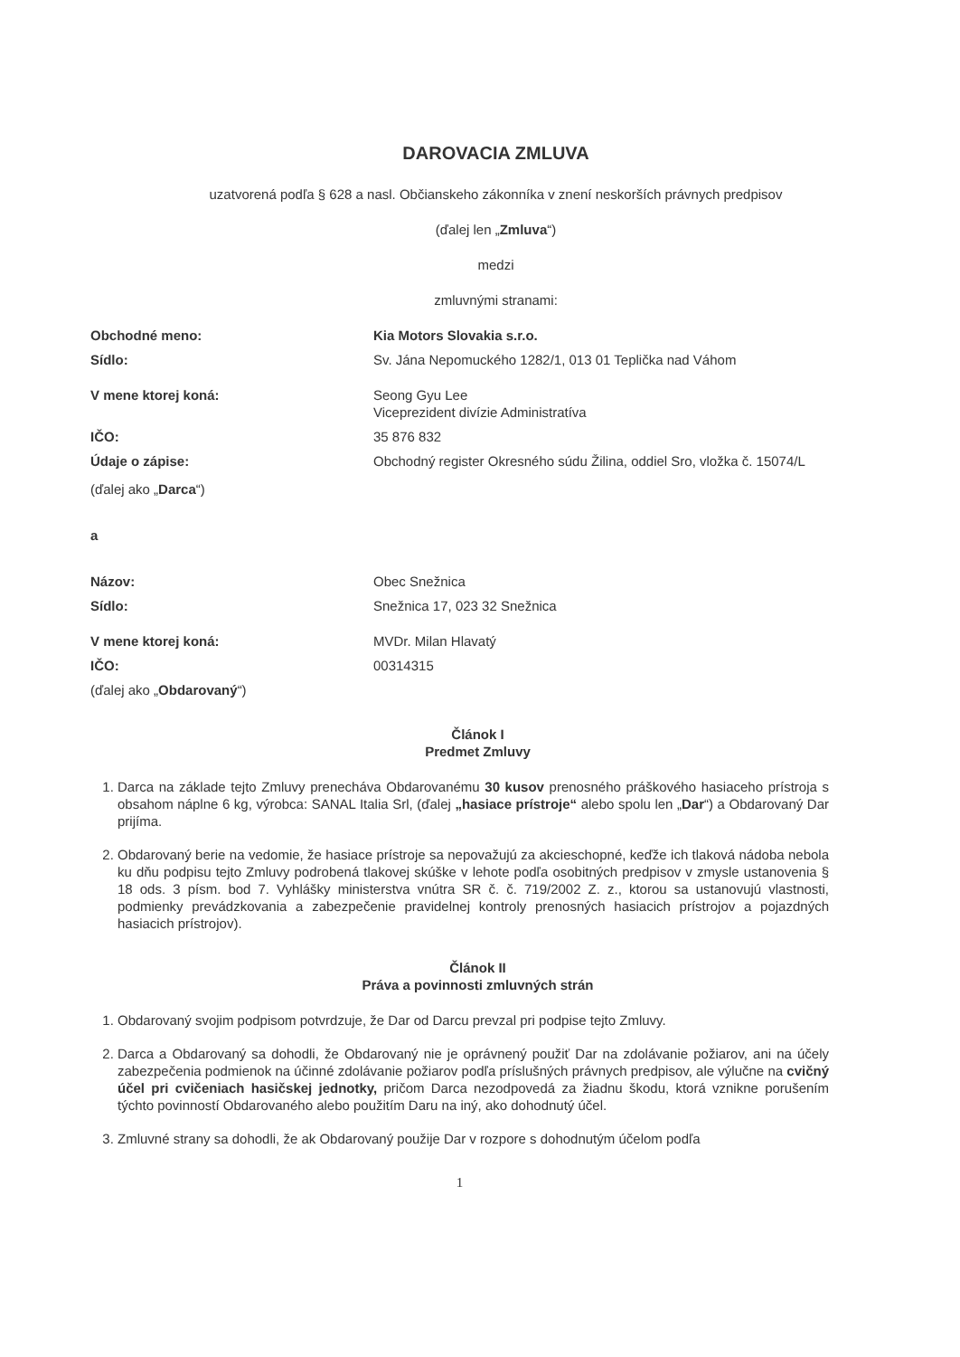DAROVACIA ZMLUVA
uzatvorená podľa § 628 a nasl. Občianskeho zákonníka v znení neskorších právnych predpisov
(ďalej len „Zmluva“)
medzi
zmluvnými stranami:
Obchodné meno: Kia Motors Slovakia s.r.o.
Sídlo: Sv. Jána Nepomuckého 1282/1, 013 01 Teplička nad Váhom
V mene ktorej koná: Seong Gyu Lee
Viceprezident divízie Administratíva
IČO: 35 876 832
Údaje o zápise: Obchodný register Okresného súdu Žilina, oddiel Sro, vložka č. 15074/L
(ďalej ako „Darca“)
a
Názov: Obec Snežnica
Sídlo: Snežnica 17, 023 32 Snežnica
V mene ktorej koná: MVDr. Milan Hlavatý
IČO: 00314315
(ďalej ako „Obdarovaný“)
Článok I
Predmet Zmluvy
1. Darca na základe tejto Zmluvy prenecháva Obdarovanému 30 kusov prenosného práškového hasiaceho prístroja s obsahom náplne 6 kg, výrobca: SANAL Italia Srl, (ďalej „hasiace prístroje“ alebo spolu len „Dar“) a Obdarovaný Dar prijíma.
2. Obdarovaný berie na vedomie, že hasiace prístroje sa nepovažujú za akcieschopné, keďže ich tlaková nádoba nebola ku dňu podpisu tejto Zmluvy podrobená tlakovej skúške v lehote podľa osobitných predpisov v zmysle ustanovenia § 18 ods. 3 písm. bod 7. Vyhlášky ministerstva vnútra SR č. č. 719/2002 Z. z., ktorou sa ustanovujú vlastnosti, podmienky prevádzkovania a zabezpečenie pravidelnej kontroly prenosných hasiacich prístrojov a pojazdných hasiacich prístrojov).
Článok II
Práva a povinnosti zmluvných strán
1. Obdarovaný svojim podpisom potvrdzuje, že Dar od Darcu prevzal pri podpise tejto Zmluvy.
2. Darca a Obdarovaný sa dohodli, že Obdarovaný nie je oprávnený použiť Dar na zdolávanie požiarov, ani na účely zabezpečenia podmienok na účinné zdolávanie požiarov podľa príslušných právnych predpisov, ale výlučne na cvičný účel pri cvičeniach hasičskej jednotky, pričom Darca nezodpovedá za žiadnu škodu, ktorá vznikne porušením týchto povinností Obdarovaného alebo použitím Daru na iný, ako dohodnutý účel.
3. Zmluvné strany sa dohodli, že ak Obdarovaný použije Dar v rozpore s dohodnutým účelom podľa
1